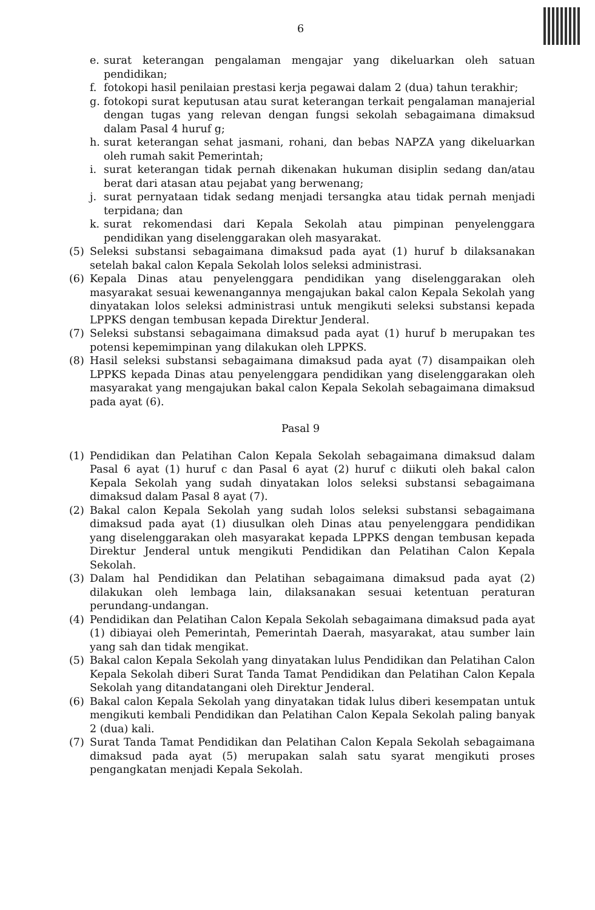6
e. surat keterangan pengalaman mengajar yang dikeluarkan oleh satuan pendidikan;
f. fotokopi hasil penilaian prestasi kerja pegawai dalam 2 (dua) tahun terakhir;
g. fotokopi surat keputusan atau surat keterangan terkait pengalaman manajerial dengan tugas yang relevan dengan fungsi sekolah sebagaimana dimaksud dalam Pasal 4 huruf g;
h. surat keterangan sehat jasmani, rohani, dan bebas NAPZA yang dikeluarkan oleh rumah sakit Pemerintah;
i. surat keterangan tidak pernah dikenakan hukuman disiplin sedang dan/atau berat dari atasan atau pejabat yang berwenang;
j. surat pernyataan tidak sedang menjadi tersangka atau tidak pernah menjadi terpidana; dan
k. surat rekomendasi dari Kepala Sekolah atau pimpinan penyelenggara pendidikan yang diselenggarakan oleh masyarakat.
(5) Seleksi substansi sebagaimana dimaksud pada ayat (1) huruf b dilaksanakan setelah bakal calon Kepala Sekolah lolos seleksi administrasi.
(6) Kepala Dinas atau penyelenggara pendidikan yang diselenggarakan oleh masyarakat sesuai kewenangannya mengajukan bakal calon Kepala Sekolah yang dinyatakan lolos seleksi administrasi untuk mengikuti seleksi substansi kepada LPPKS dengan tembusan kepada Direktur Jenderal.
(7) Seleksi substansi sebagaimana dimaksud pada ayat (1) huruf b merupakan tes potensi kepemimpinan yang dilakukan oleh LPPKS.
(8) Hasil seleksi substansi sebagaimana dimaksud pada ayat (7) disampaikan oleh LPPKS kepada Dinas atau penyelenggara pendidikan yang diselenggarakan oleh masyarakat yang mengajukan bakal calon Kepala Sekolah sebagaimana dimaksud pada ayat (6).
Pasal 9
(1) Pendidikan dan Pelatihan Calon Kepala Sekolah sebagaimana dimaksud dalam Pasal 6 ayat (1) huruf c dan Pasal 6 ayat (2) huruf c diikuti oleh bakal calon Kepala Sekolah yang sudah dinyatakan lolos seleksi substansi sebagaimana dimaksud dalam Pasal 8 ayat (7).
(2) Bakal calon Kepala Sekolah yang sudah lolos seleksi substansi sebagaimana dimaksud pada ayat (1) diusulkan oleh Dinas atau penyelenggara pendidikan yang diselenggarakan oleh masyarakat kepada LPPKS dengan tembusan kepada Direktur Jenderal untuk mengikuti Pendidikan dan Pelatihan Calon Kepala Sekolah.
(3) Dalam hal Pendidikan dan Pelatihan sebagaimana dimaksud pada ayat (2) dilakukan oleh lembaga lain, dilaksanakan sesuai ketentuan peraturan perundang-undangan.
(4) Pendidikan dan Pelatihan Calon Kepala Sekolah sebagaimana dimaksud pada ayat (1) dibiayai oleh Pemerintah, Pemerintah Daerah, masyarakat, atau sumber lain yang sah dan tidak mengikat.
(5) Bakal calon Kepala Sekolah yang dinyatakan lulus Pendidikan dan Pelatihan Calon Kepala Sekolah diberi Surat Tanda Tamat Pendidikan dan Pelatihan Calon Kepala Sekolah yang ditandatangani oleh Direktur Jenderal.
(6) Bakal calon Kepala Sekolah yang dinyatakan tidak lulus diberi kesempatan untuk mengikuti kembali Pendidikan dan Pelatihan Calon Kepala Sekolah paling banyak 2 (dua) kali.
(7) Surat Tanda Tamat Pendidikan dan Pelatihan Calon Kepala Sekolah sebagaimana dimaksud pada ayat (5) merupakan salah satu syarat mengikuti proses pengangkatan menjadi Kepala Sekolah.